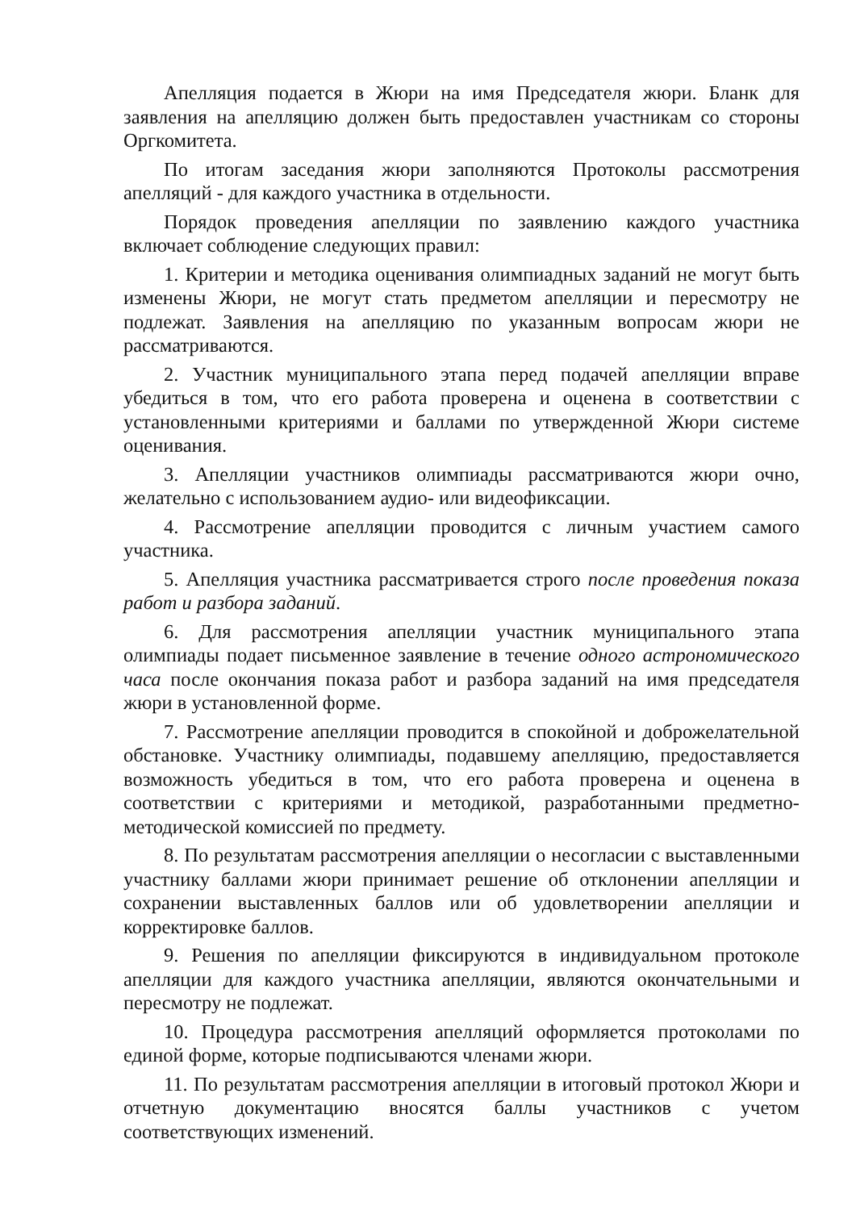Апелляция подается в Жюри на имя Председателя жюри. Бланк для заявления на апелляцию должен быть предоставлен участникам со стороны Оргкомитета.
По итогам заседания жюри заполняются Протоколы рассмотрения апелляций - для каждого участника в отдельности.
Порядок проведения апелляции по заявлению каждого участника включает соблюдение следующих правил:
1. Критерии и методика оценивания олимпиадных заданий не могут быть изменены Жюри, не могут стать предметом апелляции и пересмотру не подлежат. Заявления на апелляцию по указанным вопросам жюри не рассматриваются.
2. Участник муниципального этапа перед подачей апелляции вправе убедиться в том, что его работа проверена и оценена в соответствии с установленными критериями и баллами по утвержденной Жюри системе оценивания.
3. Апелляции участников олимпиады рассматриваются жюри очно, желательно с использованием аудио- или видеофиксации.
4. Рассмотрение апелляции проводится с личным участием самого участника.
5. Апелляция участника рассматривается строго после проведения показа работ и разбора заданий.
6. Для рассмотрения апелляции участник муниципального этапа олимпиады подает письменное заявление в течение одного астрономического часа после окончания показа работ и разбора заданий на имя председателя жюри в установленной форме.
7. Рассмотрение апелляции проводится в спокойной и доброжелательной обстановке. Участнику олимпиады, подавшему апелляцию, предоставляется возможность убедиться в том, что его работа проверена и оценена в соответствии с критериями и методикой, разработанными предметно-методической комиссией по предмету.
8. По результатам рассмотрения апелляции о несогласии с выставленными участнику баллами жюри принимает решение об отклонении апелляции и сохранении выставленных баллов или об удовлетворении апелляции и корректировке баллов.
9. Решения по апелляции фиксируются в индивидуальном протоколе апелляции для каждого участника апелляции, являются окончательными и пересмотру не подлежат.
10. Процедура рассмотрения апелляций оформляется протоколами по единой форме, которые подписываются членами жюри.
11. По результатам рассмотрения апелляции в итоговый протокол Жюри и отчетную документацию вносятся баллы участников с учетом соответствующих изменений.